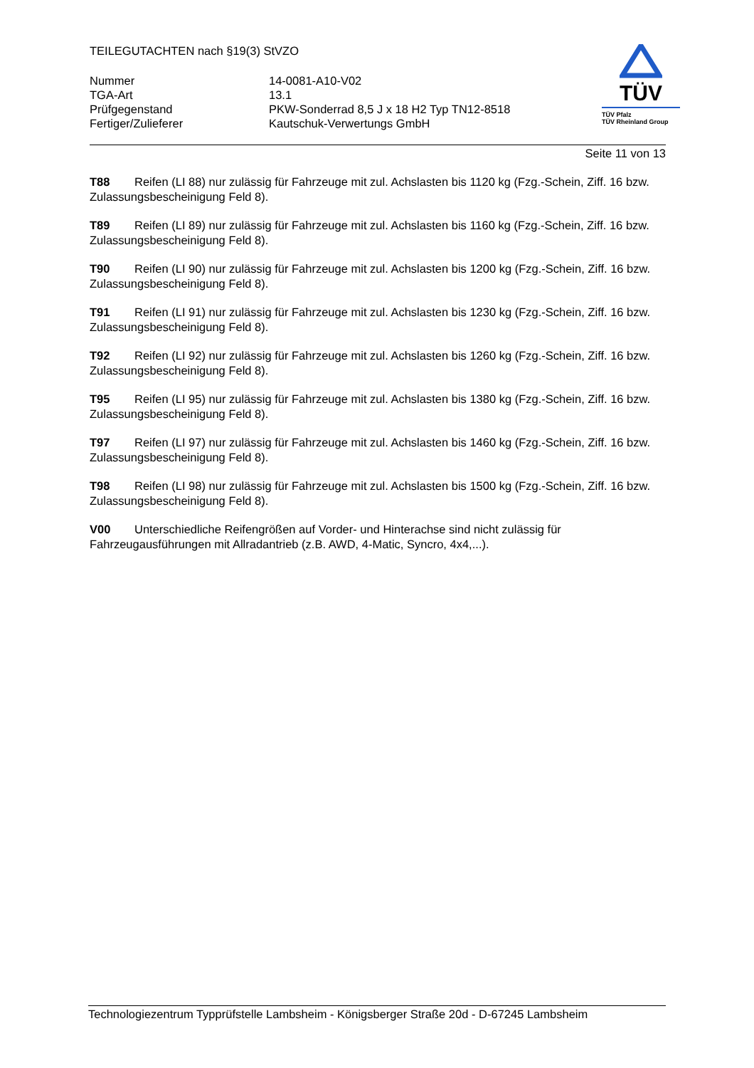TEILEGUTACHTEN nach §19(3) StVZO
| Nummer | 14-0081-A10-V02 |
| TGA-Art | 13.1 |
| Prüfgegenstand | PKW-Sonderrad 8,5 J x 18 H2 Typ TN12-8518 |
| Fertiger/Zulieferer | Kautschuk-Verwertungs GmbH |
TÜV
TÜV Pfalz
TÜV Rheinland Group
Seite 11 von 13
T88 Reifen (LI 88) nur zulässig für Fahrzeuge mit zul. Achslasten bis 1120 kg (Fzg.-Schein, Ziff. 16 bzw. Zulassungsbescheinigung Feld 8).
T89 Reifen (LI 89) nur zulässig für Fahrzeuge mit zul. Achslasten bis 1160 kg (Fzg.-Schein, Ziff. 16 bzw. Zulassungsbescheinigung Feld 8).
T90 Reifen (LI 90) nur zulässig für Fahrzeuge mit zul. Achslasten bis 1200 kg (Fzg.-Schein, Ziff. 16 bzw. Zulassungsbescheinigung Feld 8).
T91 Reifen (LI 91) nur zulässig für Fahrzeuge mit zul. Achslasten bis 1230 kg (Fzg.-Schein, Ziff. 16 bzw. Zulassungsbescheinigung Feld 8).
T92 Reifen (LI 92) nur zulässig für Fahrzeuge mit zul. Achslasten bis 1260 kg (Fzg.-Schein, Ziff. 16 bzw. Zulassungsbescheinigung Feld 8).
T95 Reifen (LI 95) nur zulässig für Fahrzeuge mit zul. Achslasten bis 1380 kg (Fzg.-Schein, Ziff. 16 bzw. Zulassungsbescheinigung Feld 8).
T97 Reifen (LI 97) nur zulässig für Fahrzeuge mit zul. Achslasten bis 1460 kg (Fzg.-Schein, Ziff. 16 bzw. Zulassungsbescheinigung Feld 8).
T98 Reifen (LI 98) nur zulässig für Fahrzeuge mit zul. Achslasten bis 1500 kg (Fzg.-Schein, Ziff. 16 bzw. Zulassungsbescheinigung Feld 8).
V00 Unterschiedliche Reifengrößen auf Vorder- und Hinterachse sind nicht zulässig für
Fahrzeugausführungen mit Allradantrieb (z.B. AWD, 4-Matic, Syncro, 4x4,...).
Technologiezentrum Typprüfstelle Lambsheim - Königsberger Straße 20d - D-67245 Lambsheim